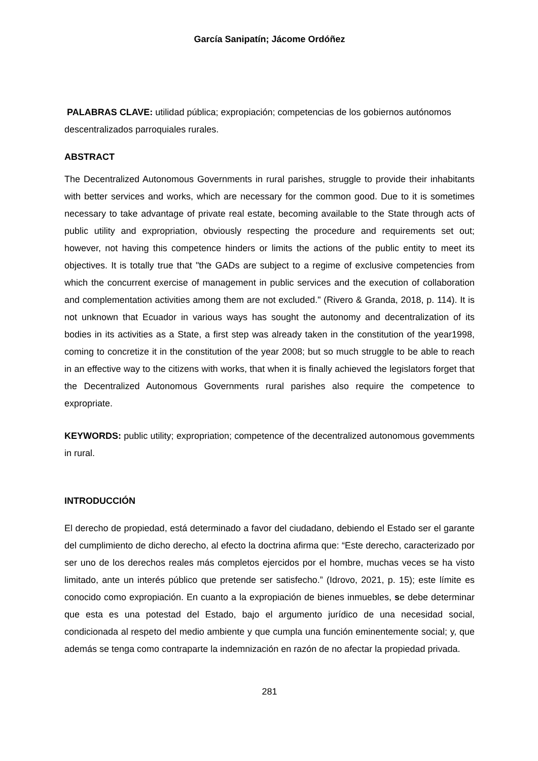García Sanipatín; Jácome Ordóñez
PALABRAS CLAVE: utilidad pública; expropiación; competencias de los gobiernos autónomos descentralizados parroquiales rurales.
ABSTRACT
The Decentralized Autonomous Governments in rural parishes, struggle to provide their inhabitants with better services and works, which are necessary for the common good. Due to it is sometimes necessary to take advantage of private real estate, becoming available to the State through acts of public utility and expropriation, obviously respecting the procedure and requirements set out; however, not having this competence hinders or limits the actions of the public entity to meet its objectives. It is totally true that "the GADs are subject to a regime of exclusive competencies from which the concurrent exercise of management in public services and the execution of collaboration and complementation activities among them are not excluded." (Rivero & Granda, 2018, p. 114). It is not unknown that Ecuador in various ways has sought the autonomy and decentralization of its bodies in its activities as a State, a first step was already taken in the constitution of the year1998, coming to concretize it in the constitution of the year 2008; but so much struggle to be able to reach in an effective way to the citizens with works, that when it is finally achieved the legislators forget that the Decentralized Autonomous Governments rural parishes also require the competence to expropriate.
KEYWORDS: public utility; expropriation; competence of the decentralized autonomous govemments in rural.
INTRODUCCIÓN
El derecho de propiedad, está determinado a favor del ciudadano, debiendo el Estado ser el garante del cumplimiento de dicho derecho, al efecto la doctrina afirma que: “Este derecho, caracterizado por ser uno de los derechos reales más completos ejercidos por el hombre, muchas veces se ha visto limitado, ante un interés público que pretende ser satisfecho.” (Idrovo, 2021, p. 15); este límite es conocido como expropiación. En cuanto a la expropiación de bienes inmuebles, se debe determinar que esta es una potestad del Estado, bajo el argumento jurídico de una necesidad social, condicionada al respeto del medio ambiente y que cumpla una función eminentemente social; y, que además se tenga como contraparte la indemnización en razón de no afectar la propiedad privada.
281